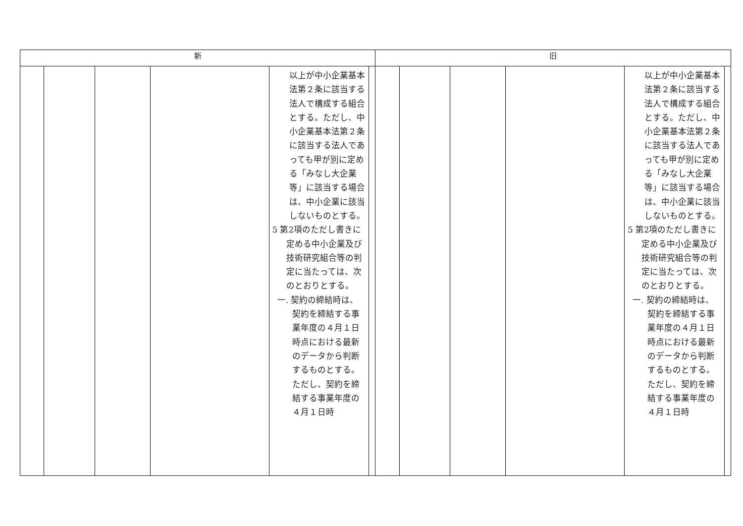| 新 | | | | | | 旧 | | | | | |
| --- | --- | --- | --- | --- | --- | --- | --- | --- | --- | --- | --- |
| | | | | 以上が中小企業基本法第２条に該当する法人で構成する組合とする。ただし、中小企業基本法第２条に該当する法人であっても甲が別に定める「みなし大企業等」に該当する場合は、中小企業に該当しないものとする。 5 第2項のただし書きに定める中小企業及び技術研究組合等の判定に当たっては、次のとおりとする。 一. 契約の締結時は、契約を締結する事業年度の４月１日時点における最新のデータから判断するものとする。ただし、契約を締結する事業年度の４月１日時 | | | | | | 以上が中小企業基本法第２条に該当する法人で構成する組合とする。ただし、中小企業基本法第２条に該当する法人であっても甲が別に定める「みなし大企業等」に該当する場合は、中小企業に該当しないものとする。 5 第2項のただし書きに定める中小企業及び技術研究組合等の判定に当たっては、次のとおりとする。 一. 契約の締結時は、契約を締結する事業年度の４月１日時点における最新のデータから判断するものとする。ただし、契約を締結する事業年度の４月１日時 | |